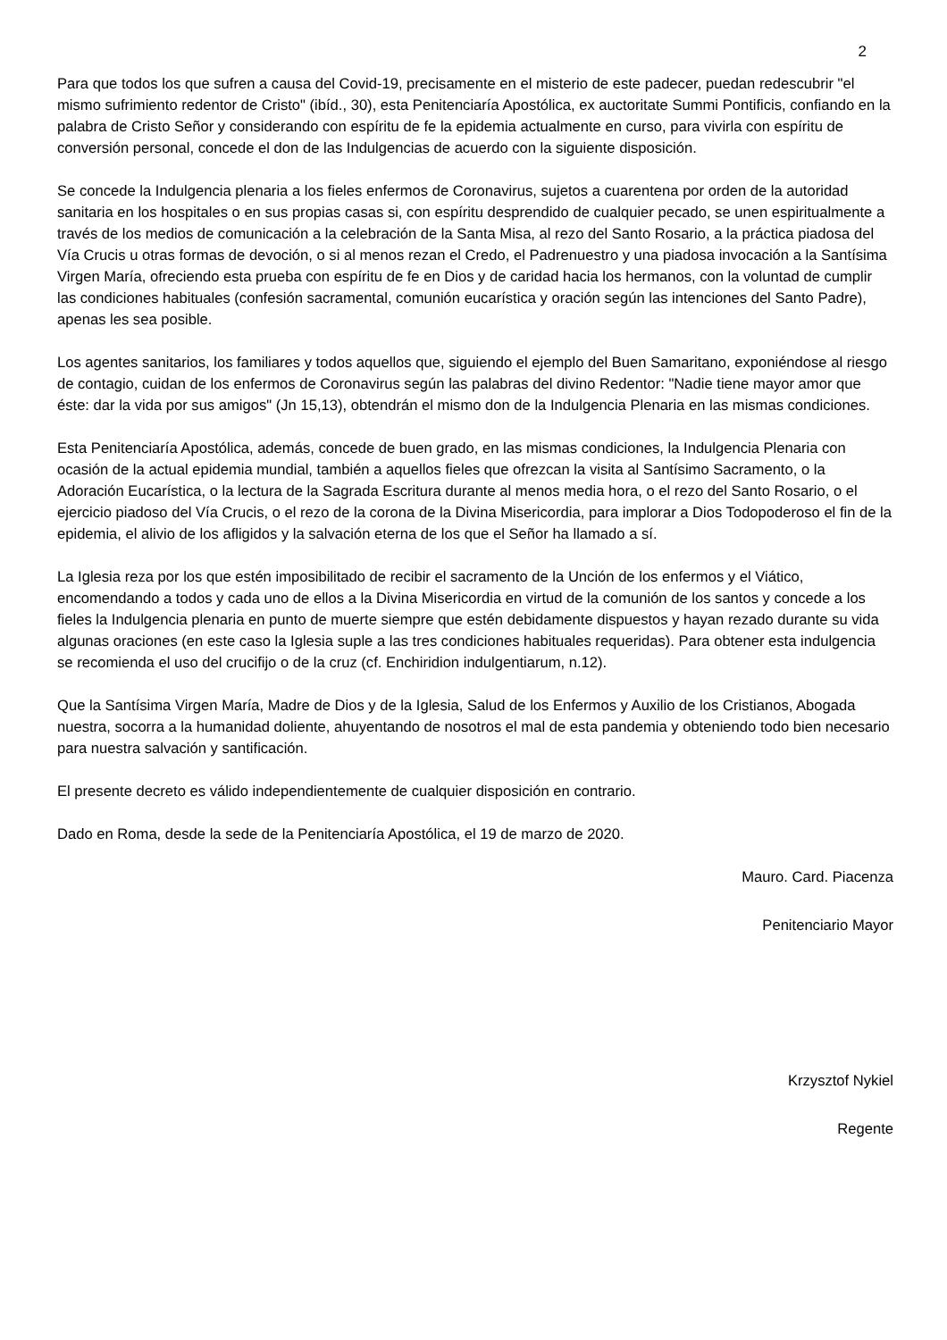2
Para que todos los que sufren a causa del Covid-19, precisamente en el misterio de este padecer, puedan redescubrir "el mismo sufrimiento redentor de Cristo" (ibíd., 30), esta Penitenciaría Apostólica, ex auctoritate Summi Pontificis, confiando en la palabra de Cristo Señor y considerando con espíritu de fe la epidemia actualmente en curso, para vivirla con espíritu de conversión personal, concede el don de las Indulgencias de acuerdo con la siguiente disposición.
Se concede la Indulgencia plenaria a los fieles enfermos de Coronavirus, sujetos a cuarentena por orden de la autoridad sanitaria en los hospitales o en sus propias casas si, con espíritu desprendido de cualquier pecado, se unen espiritualmente a través de los medios de comunicación a la celebración de la Santa Misa, al rezo del Santo Rosario, a la práctica piadosa del Vía Crucis u otras formas de devoción, o si al menos rezan el Credo, el Padrenuestro y una piadosa invocación a la Santísima Virgen María, ofreciendo esta prueba con espíritu de fe en Dios y de caridad hacia los hermanos, con la voluntad de cumplir las condiciones habituales (confesión sacramental, comunión eucarística y oración según las intenciones del Santo Padre), apenas les sea posible.
Los agentes sanitarios, los familiares y todos aquellos que, siguiendo el ejemplo del Buen Samaritano, exponiéndose al riesgo de contagio, cuidan de los enfermos de Coronavirus según las palabras del divino Redentor: "Nadie tiene mayor amor que éste: dar la vida por sus amigos" (Jn 15,13), obtendrán el mismo don de la Indulgencia Plenaria en las mismas condiciones.
Esta Penitenciaría Apostólica, además, concede de buen grado, en las mismas condiciones, la Indulgencia Plenaria con ocasión de la actual epidemia mundial, también a aquellos fieles que ofrezcan la visita al Santísimo Sacramento, o la Adoración Eucarística, o la lectura de la Sagrada Escritura durante al menos media hora, o el rezo del Santo Rosario, o el ejercicio piadoso del Vía Crucis, o el rezo de la corona de la Divina Misericordia, para implorar a Dios Todopoderoso el fin de la epidemia, el alivio de los afligidos y la salvación eterna de los que el Señor ha llamado a sí.
La Iglesia reza por los que estén imposibilitado de recibir el sacramento de la Unción de los enfermos y el Viático, encomendando a todos y cada uno de ellos a la Divina Misericordia en virtud de la comunión de los santos y concede a los fieles la Indulgencia plenaria en punto de muerte siempre que estén debidamente dispuestos y hayan rezado durante su vida algunas oraciones (en este caso la Iglesia suple a las tres condiciones habituales requeridas). Para obtener esta indulgencia se recomienda el uso del crucifijo o de la cruz (cf. Enchiridion indulgentiarum, n.12).
Que la Santísima Virgen María, Madre de Dios y de la Iglesia, Salud de los Enfermos y Auxilio de los Cristianos, Abogada nuestra, socorra a la humanidad doliente, ahuyentando de nosotros el mal de esta pandemia y obteniendo todo bien necesario para nuestra salvación y santificación.
El presente decreto es válido independientemente de cualquier disposición en contrario.
Dado en Roma, desde la sede de la Penitenciaría Apostólica, el 19 de marzo de 2020.
Mauro. Card. Piacenza
Penitenciario Mayor
Krzysztof Nykiel
Regente